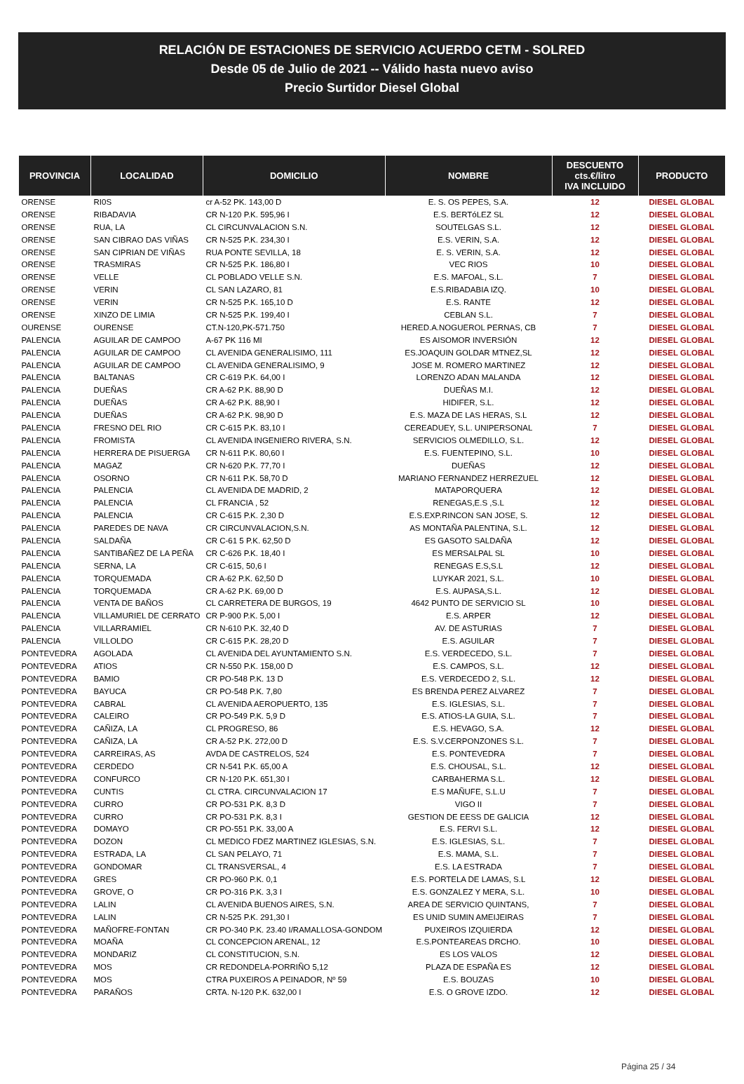RELACIÓN DE ESTACIONES DE SERVICIO ACUERDO CETM - SOLRED
Desde 05 de Julio de 2021 -- Válido hasta nuevo aviso
Precio Surtidor Diesel Global
| PROVINCIA | LOCALIDAD | DOMICILIO | NOMBRE | DESCUENTO cts.€/litro IVA INCLUIDO | PRODUCTO |
| --- | --- | --- | --- | --- | --- |
| ORENSE | RI0S | cr A-52 PK. 143,00 D | E. S. OS PEPES, S.A. | 12 | DIESEL GLOBAL |
| ORENSE | RIBADAVIA | CR N-120 P.K. 595,96 I | E.S. BERTóLEZ SL | 12 | DIESEL GLOBAL |
| ORENSE | RUA, LA | CL CIRCUNVALACION S.N. | SOUTELGAS S.L. | 12 | DIESEL GLOBAL |
| ORENSE | SAN CIBRAO DAS VIÑAS | CR N-525 P.K. 234,30 I | E.S. VERIN, S.A. | 12 | DIESEL GLOBAL |
| ORENSE | SAN CIPRIAN DE VIÑAS | RUA PONTE SEVILLA, 18 | E. S. VERIN, S.A. | 12 | DIESEL GLOBAL |
| ORENSE | TRASMIRAS | CR N-525 P.K. 186,80 I | VEC RIOS | 10 | DIESEL GLOBAL |
| ORENSE | VELLE | CL POBLADO VELLE S.N. | E.S. MAFOAL, S.L. | 7 | DIESEL GLOBAL |
| ORENSE | VERIN | CL SAN LAZARO, 81 | E.S.RIBADABIA IZQ. | 10 | DIESEL GLOBAL |
| ORENSE | VERIN | CR N-525 P.K. 165,10 D | E.S. RANTE | 12 | DIESEL GLOBAL |
| ORENSE | XINZO DE LIMIA | CR N-525 P.K. 199,40 I | CEBLAN S.L. | 7 | DIESEL GLOBAL |
| OURENSE | OURENSE | CT.N-120,PK-571.750 | HERED.A.NOGUEROL PERNAS, CB | 7 | DIESEL GLOBAL |
| PALENCIA | AGUILAR DE CAMPOO | A-67 PK 116 MI | ES AISOMOR INVERSIÓN | 12 | DIESEL GLOBAL |
| PALENCIA | AGUILAR DE CAMPOO | CL AVENIDA GENERALISIMO, 111 | ES.JOAQUIN GOLDAR MTNEZ,SL | 12 | DIESEL GLOBAL |
| PALENCIA | AGUILAR DE CAMPOO | CL AVENIDA GENERALISIMO, 9 | JOSE M. ROMERO MARTINEZ | 12 | DIESEL GLOBAL |
| PALENCIA | BALTANAS | CR C-619 P.K. 64,00 I | LORENZO ADAN MALANDA | 12 | DIESEL GLOBAL |
| PALENCIA | DUEÑAS | CR A-62 P.K. 88,90 D | DUEÑAS M.I. | 12 | DIESEL GLOBAL |
| PALENCIA | DUEÑAS | CR A-62 P.K. 88,90 I | HIDIFER, S.L. | 12 | DIESEL GLOBAL |
| PALENCIA | DUEÑAS | CR A-62 P.K. 98,90 D | E.S. MAZA DE LAS HERAS, S.L | 12 | DIESEL GLOBAL |
| PALENCIA | FRESNO DEL RIO | CR C-615 P.K. 83,10 I | CEREADUEY, S.L. UNIPERSONAL | 7 | DIESEL GLOBAL |
| PALENCIA | FROMISTA | CL AVENIDA INGENIERO RIVERA, S.N. | SERVICIOS OLMEDILLO, S.L. | 12 | DIESEL GLOBAL |
| PALENCIA | HERRERA DE PISUERGA | CR N-611 P.K. 80,60 I | E.S. FUENTEPINO, S.L. | 10 | DIESEL GLOBAL |
| PALENCIA | MAGAZ | CR N-620 P.K. 77,70 I | DUEÑAS | 12 | DIESEL GLOBAL |
| PALENCIA | OSORNO | CR N-611 P.K. 58,70 D | MARIANO FERNANDEZ HERREZUEL | 12 | DIESEL GLOBAL |
| PALENCIA | PALENCIA | CL AVENIDA DE MADRID, 2 | MATAPORQUERA | 12 | DIESEL GLOBAL |
| PALENCIA | PALENCIA | CL FRANCIA , 52 | RENEGAS,E.S ,S.L | 12 | DIESEL GLOBAL |
| PALENCIA | PALENCIA | CR C-615 P.K. 2,30 D | E.S.EXP.RINCON SAN JOSE, S. | 12 | DIESEL GLOBAL |
| PALENCIA | PAREDES DE NAVA | CR CIRCUNVALACION,S.N. | AS MONTAÑA PALENTINA, S.L. | 12 | DIESEL GLOBAL |
| PALENCIA | SALDAÑA | CR C-61 5 P.K. 62,50 D | ES GASOTO SALDAÑA | 12 | DIESEL GLOBAL |
| PALENCIA | SANTIBAÑEZ DE LA PEÑA | CR C-626 P.K. 18,40 I | ES MERSALPAL SL | 10 | DIESEL GLOBAL |
| PALENCIA | SERNA, LA | CR C-615, 50,6 I | RENEGAS E.S,S.L | 12 | DIESEL GLOBAL |
| PALENCIA | TORQUEMADA | CR A-62 P.K. 62,50 D | LUYKAR 2021, S.L. | 10 | DIESEL GLOBAL |
| PALENCIA | TORQUEMADA | CR A-62 P.K. 69,00 D | E.S. AUPASA,S.L. | 12 | DIESEL GLOBAL |
| PALENCIA | VENTA DE BAÑOS | CL CARRETERA DE BURGOS, 19 | 4642 PUNTO DE SERVICIO SL | 10 | DIESEL GLOBAL |
| PALENCIA | VILLAMURIEL DE CERRATO | CR P-900 P.K. 5,00 I | E.S. ARPER | 12 | DIESEL GLOBAL |
| PALENCIA | VILLARRAMIEL | CR N-610 P.K. 32,40 D | AV. DE ASTURIAS | 7 | DIESEL GLOBAL |
| PALENCIA | VILLOLDO | CR C-615 P.K. 28,20 D | E.S. AGUILAR | 7 | DIESEL GLOBAL |
| PONTEVEDRA | AGOLADA | CL AVENIDA DEL AYUNTAMIENTO S.N. | E.S. VERDECEDO, S.L. | 7 | DIESEL GLOBAL |
| PONTEVEDRA | ATIOS | CR N-550 P.K. 158,00 D | E.S. CAMPOS, S.L. | 12 | DIESEL GLOBAL |
| PONTEVEDRA | BAMIO | CR PO-548 P.K. 13 D | E.S. VERDECEDO 2, S.L. | 12 | DIESEL GLOBAL |
| PONTEVEDRA | BAYUCA | CR PO-548 P.K. 7,80 | ES BRENDA PEREZ ALVAREZ | 7 | DIESEL GLOBAL |
| PONTEVEDRA | CABRAL | CL AVENIDA AEROPUERTO, 135 | E.S. IGLESIAS, S.L. | 7 | DIESEL GLOBAL |
| PONTEVEDRA | CALEIRO | CR PO-549 P.K. 5,9 D | E.S. ATIOS-LA GUIA, S.L. | 7 | DIESEL GLOBAL |
| PONTEVEDRA | CAÑIZA, LA | CL PROGRESO, 86 | E.S. HEVAGO, S.A. | 12 | DIESEL GLOBAL |
| PONTEVEDRA | CAÑIZA, LA | CR A-52 P.K. 272,00 D | E.S. S.V.CERPONZONES S.L. | 7 | DIESEL GLOBAL |
| PONTEVEDRA | CARREIRAS, AS | AVDA DE CASTRELOS, 524 | E.S. PONTEVEDRA | 7 | DIESEL GLOBAL |
| PONTEVEDRA | CERDEDO | CR N-541 P.K. 65,00 A | E.S. CHOUSAL, S.L. | 12 | DIESEL GLOBAL |
| PONTEVEDRA | CONFURCO | CR N-120 P.K. 651,30 I | CARBAHERMA S.L. | 12 | DIESEL GLOBAL |
| PONTEVEDRA | CUNTIS | CL CTRA. CIRCUNVALACION 17 | E.S MAÑUFE, S.L.U | 7 | DIESEL GLOBAL |
| PONTEVEDRA | CURRO | CR PO-531 P.K. 8,3 D | VIGO II | 7 | DIESEL GLOBAL |
| PONTEVEDRA | CURRO | CR PO-531 P.K. 8,3 I | GESTION DE EESS DE GALICIA | 12 | DIESEL GLOBAL |
| PONTEVEDRA | DOMAYO | CR PO-551 P.K. 33,00 A | E.S. FERVI S.L. | 12 | DIESEL GLOBAL |
| PONTEVEDRA | DOZON | CL MEDICO FDEZ MARTINEZ IGLESIAS, S.N. | E.S. IGLESIAS, S.L. | 7 | DIESEL GLOBAL |
| PONTEVEDRA | ESTRADA, LA | CL SAN PELAYO, 71 | E.S. MAMA, S.L. | 7 | DIESEL GLOBAL |
| PONTEVEDRA | GONDOMAR | CL TRANSVERSAL, 4 | E.S. LA ESTRADA | 7 | DIESEL GLOBAL |
| PONTEVEDRA | GRES | CR PO-960 P.K. 0,1 | E.S. PORTELA DE LAMAS, S.L | 12 | DIESEL GLOBAL |
| PONTEVEDRA | GROVE, O | CR PO-316 P.K. 3,3 I | E.S. GONZALEZ Y MERA, S.L. | 10 | DIESEL GLOBAL |
| PONTEVEDRA | LALIN | CL AVENIDA BUENOS AIRES, S.N. | AREA DE SERVICIO QUINTANS, | 7 | DIESEL GLOBAL |
| PONTEVEDRA | LALIN | CR N-525 P.K. 291,30 I | ES UNID SUMIN AMEIJEIRAS | 7 | DIESEL GLOBAL |
| PONTEVEDRA | MAÑOFRE-FONTAN | CR PO-340 P.K. 23.40 I/RAMALLOSA-GONDOM | PUXEIROS IZQUIERDA | 12 | DIESEL GLOBAL |
| PONTEVEDRA | MOAÑA | CL CONCEPCION ARENAL, 12 | E.S.PONTEAREAS DRCHO. | 10 | DIESEL GLOBAL |
| PONTEVEDRA | MONDARIZ | CL CONSTITUCION, S.N. | ES LOS VALOS | 12 | DIESEL GLOBAL |
| PONTEVEDRA | MOS | CR REDONDELA-PORRIÑO 5,12 | PLAZA DE ESPAÑA ES | 12 | DIESEL GLOBAL |
| PONTEVEDRA | MOS | CTRA PUXEIROS A PEINADOR, Nº 59 | E.S. BOUZAS | 10 | DIESEL GLOBAL |
| PONTEVEDRA | PARAÑOS | CRTA. N-120 P.K. 632,00 I | E.S. O GROVE IZDO. | 12 | DIESEL GLOBAL |
Página 25 / 34